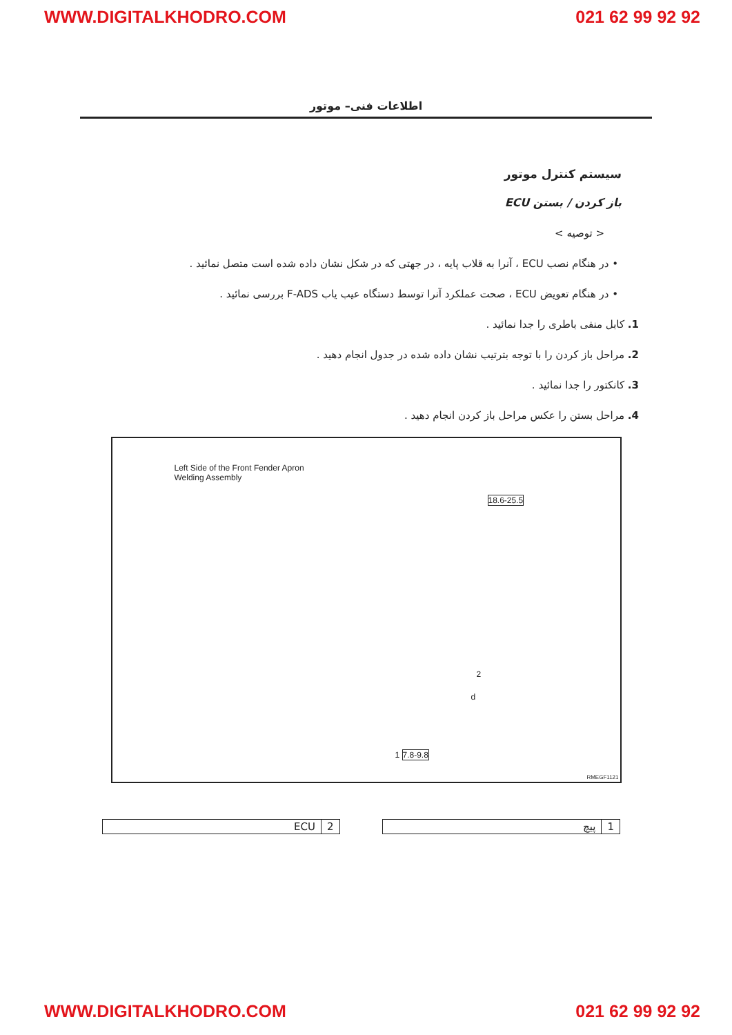WWW.DIGITALKHODRO.COM 021 62 99 92 92
اطلاعات فنی– موتور
سیستم کنترل موتور
باز کردن / بستن ECU
< توصیه >
• در هنگام نصب ECU ، آنرا به قلاب پایه ، در جهتی که در شکل نشان داده شده است متصل نمائید .
• در هنگام تعویض ECU ، صحت عملکرد آنرا توسط دستگاه عیب یاب F-ADS بررسی نمائید .
1. کابل منفی باطری را جدا نمائید .
2. مراحل باز کردن را با توجه بترتیب نشان داده شده در جدول انجام دهید .
3. کانکتور را جدا نمائید .
4. مراحل بستن را عکس مراحل باز کردن انجام دهید .
Left Side of the Front Fender Apron
Welding Assembly
18.6-25.5
d
2
1 7.8-9.8
RMEGF1121
| ECU | 2 |
| 1 | پیچ |
WWW.DIGITALKHODRO.COM 021 62 99 92 92